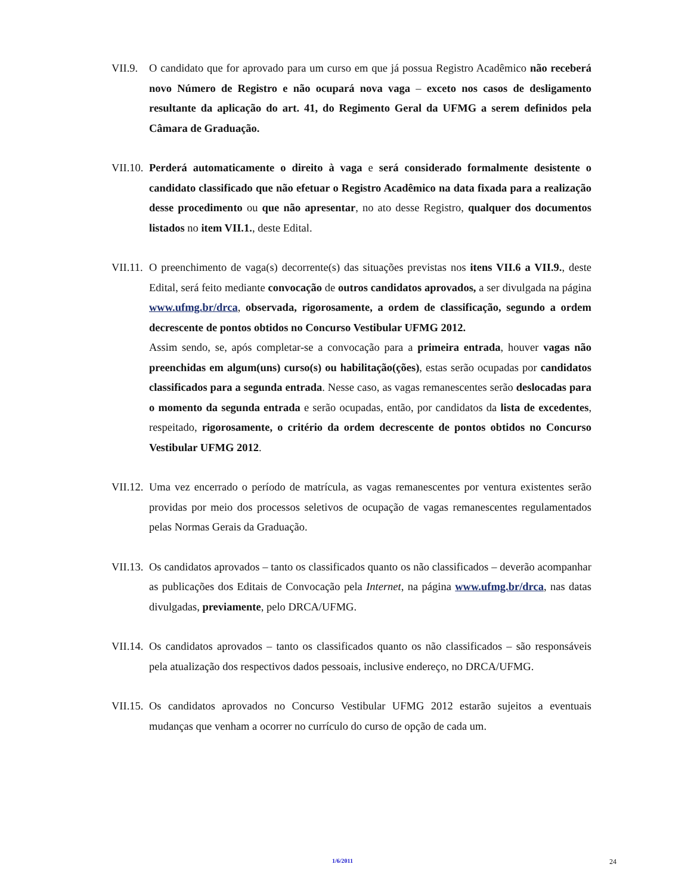VII.9.
O candidato que for aprovado para um curso em que já possua Registro Acadêmico não receberá novo Número de Registro e não ocupará nova vaga – exceto nos casos de desligamento resultante da aplicação do art. 41, do Regimento Geral da UFMG a serem definidos pela Câmara de Graduação.
VII.10.
Perderá automaticamente o direito à vaga e será considerado formalmente desistente o candidato classificado que não efetuar o Registro Acadêmico na data fixada para a realização desse procedimento ou que não apresentar, no ato desse Registro, qualquer dos documentos listados no item VII.1., deste Edital.
VII.11.
O preenchimento de vaga(s) decorrente(s) das situações previstas nos itens VII.6 a VII.9., deste Edital, será feito mediante convocação de outros candidatos aprovados, a ser divulgada na página www.ufmg.br/drca, observada, rigorosamente, a ordem de classificação, segundo a ordem decrescente de pontos obtidos no Concurso Vestibular UFMG 2012.
Assim sendo, se, após completar-se a convocação para a primeira entrada, houver vagas não preenchidas em algum(uns) curso(s) ou habilitação(ções), estas serão ocupadas por candidatos classificados para a segunda entrada. Nesse caso, as vagas remanescentes serão deslocadas para o momento da segunda entrada e serão ocupadas, então, por candidatos da lista de excedentes, respeitado, rigorosamente, o critério da ordem decrescente de pontos obtidos no Concurso Vestibular UFMG 2012.
VII.12.
Uma vez encerrado o período de matrícula, as vagas remanescentes por ventura existentes serão providas por meio dos processos seletivos de ocupação de vagas remanescentes regulamentados pelas Normas Gerais da Graduação.
VII.13.
Os candidatos aprovados – tanto os classificados quanto os não classificados – deverão acompanhar as publicações dos Editais de Convocação pela Internet, na página www.ufmg.br/drca, nas datas divulgadas, previamente, pelo DRCA/UFMG.
VII.14.
Os candidatos aprovados – tanto os classificados quanto os não classificados – são responsáveis pela atualização dos respectivos dados pessoais, inclusive endereço, no DRCA/UFMG.
VII.15.
Os candidatos aprovados no Concurso Vestibular UFMG 2012 estarão sujeitos a eventuais mudanças que venham a ocorrer no currículo do curso de opção de cada um.
1/6/2011 24